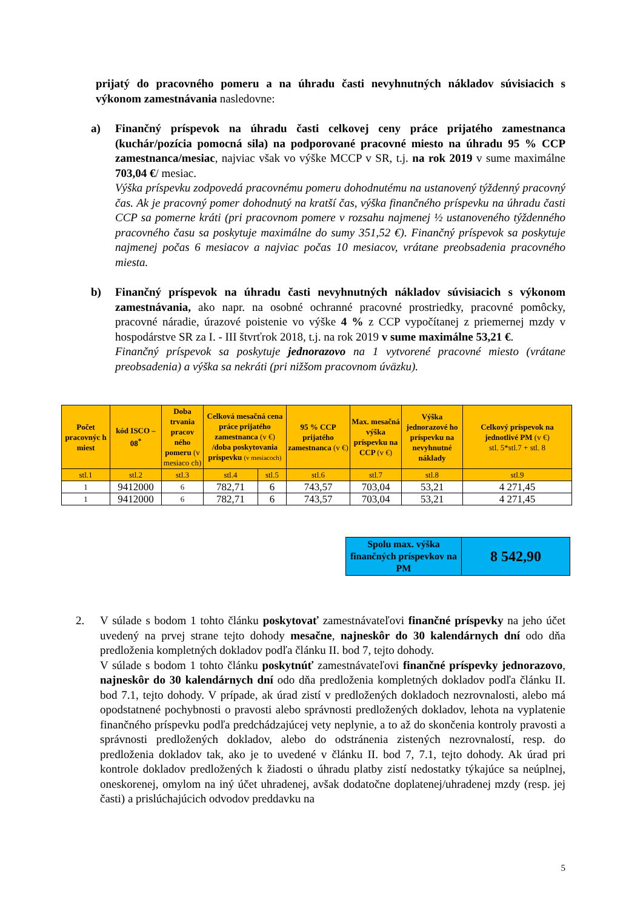prijatý do pracovného pomeru a na úhradu časti nevyhnutných nákladov súvisiacich s výkonom zamestnávania nasledovne:
a) Finančný príspevok na úhradu časti celkovej ceny práce prijatého zamestnanca (kuchár/pozícia pomocná sila) na podporované pracovné miesto na úhradu 95 % CCP zamestnanca/mesiac, najviac však vo výške MCCP v SR, t.j. na rok 2019 v sume maximálne 703,04 €/ mesiac.
Výška príspevku zodpovedá pracovnému pomeru dohodnutému na ustanovený týždenný pracovný čas. Ak je pracovný pomer dohodnutý na kratší čas, výška finančného príspevku na úhradu časti CCP sa pomerne kráti (pri pracovnom pomere v rozsahu najmenej ½ ustanoveného týždenného pracovného času sa poskytuje maximálne do sumy 351,52 €). Finančný príspevok sa poskytuje najmenej počas 6 mesiacov a najviac počas 10 mesiacov, vrátane preobsadenia pracovného miesta.
b) Finančný príspevok na úhradu časti nevyhnutných nákladov súvisiacich s výkonom zamestnávania, ako napr. na osobné ochranné pracovné prostriedky, pracovné pomôcky, pracovné náradie, úrazové poistenie vo výške 4 % z CCP vypočítanej z priemernej mzdy v hospodárstve SR za I. - III štvrťrok 2018, t.j. na rok 2019 v sume maximálne 53,21 €.
Finančný príspevok sa poskytuje jednorazovo na 1 vytvorené pracovné miesto (vrátane preobsadenia) a výška sa nekráti (pri nižšom pracovnom úväzku).
| Počet pracovnýc h miest | kód ISCO – 08<sup>*</sup> | Doba trvania pracov ného pomeru (v mesiaco ch) | Celková mesačná cena práce prijatého zamestnanca (v €) /doba poskytovania príspevku (v mesiacoch) | | 95 % CCP prijatého zamestnanca (v €) | Max. mesačná výška príspevku na CCP (v €) | Výška jednorazové ho príspevku na nevyhnutné náklady | Celkový príspevok na jednotlivé PM (v €) stl. 5*stl.7 + stl. 8 |
| --- | --- | --- | --- | --- | --- | --- | --- | --- |
| stl.1 | stl.2 | stl.3 | stl.4 | stl.5 | stl.6 | stl.7 | stl.8 | stl.9 |
| 1 | 9412000 | 6 | 782,71 | 6 | 743,57 | 703,04 | 53,21 | 4 271,45 |
| 1 | 9412000 | 6 | 782,71 | 6 | 743,57 | 703,04 | 53,21 | 4 271,45 |
Spolu max. výška finančných príspevkov na PM
8 542,90
2. V súlade s bodom 1 tohto článku poskytovať zamestnávateľovi finančné príspevky na jeho účet uvedený na prvej strane tejto dohody mesačne, najneskôr do 30 kalendárnych dní odo dňa predloženia kompletných dokladov podľa článku II. bod 7, tejto dohody.
V súlade s bodom 1 tohto článku poskytnúť zamestnávateľovi finančné príspevky jednorazovo, najneskôr do 30 kalendárnych dní odo dňa predloženia kompletných dokladov podľa článku II. bod 7.1, tejto dohody. V prípade, ak úrad zistí v predložených dokladoch nezrovnalosti, alebo má opodstatnené pochybnosti o pravosti alebo správnosti predložených dokladov, lehota na vyplatenie finančného príspevku podľa predchádzajúcej vety neplynie, a to až do skončenia kontroly pravosti a správnosti predložených dokladov, alebo do odstránenia zistených nezrovnalostí, resp. do predloženia dokladov tak, ako je to uvedené v článku II. bod 7, 7.1, tejto dohody. Ak úrad pri kontrole dokladov predložených k žiadosti o úhradu platby zistí nedostatky týkajúce sa neúplnej, oneskorenej, omylom na iný účet uhradenej, avšak dodatočne doplatenej/uhradenej mzdy (resp. jej časti) a prislúchajúcich odvodov preddavku na
5